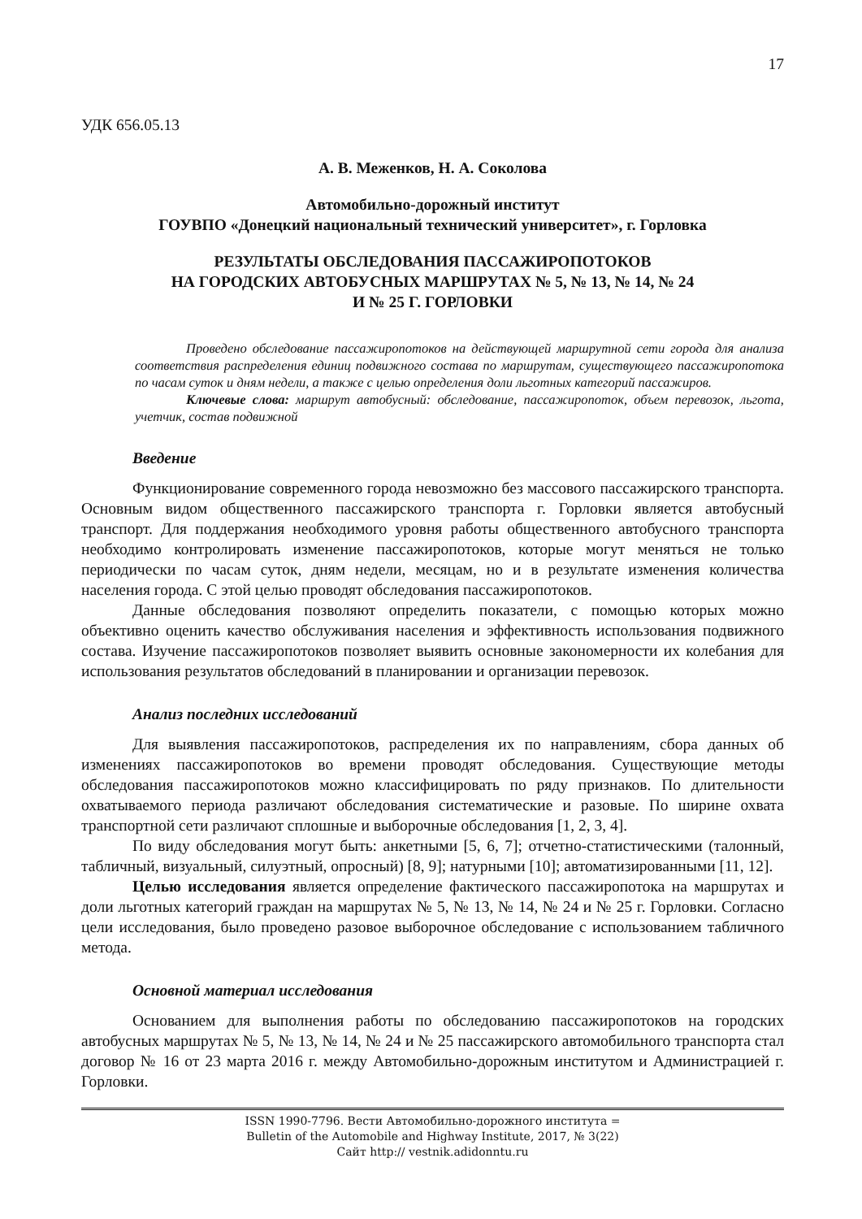17
УДК 656.05.13
А. В. Меженков, Н. А. Соколова
Автомобильно-дорожный институт
ГОУВПО «Донецкий национальный технический университет», г. Горловка
РЕЗУЛЬТАТЫ ОБСЛЕДОВАНИЯ ПАССАЖИРОПОТОКОВ
НА ГОРОДСКИХ АВТОБУСНЫХ МАРШРУТАХ № 5, № 13, № 14, № 24
И № 25 Г. ГОРЛОВКИ
Проведено обследование пассажиропотоков на действующей маршрутной сети города для анализа соответствия распределения единиц подвижного состава по маршрутам, существующего пассажиропотока по часам суток и дням недели, а также с целью определения доли льготных категорий пассажиров.
Ключевые слова: маршрут автобусный: обследование, пассажиропоток, объем перевозок, льгота, учетчик, состав подвижной
Введение
Функционирование современного города невозможно без массового пассажирского транспорта. Основным видом общественного пассажирского транспорта г. Горловки является автобусный транспорт. Для поддержания необходимого уровня работы общественного автобусного транспорта необходимо контролировать изменение пассажиропотоков, которые могут меняться не только периодически по часам суток, дням недели, месяцам, но и в результате изменения количества населения города. С этой целью проводят обследования пассажиропотоков.
Данные обследования позволяют определить показатели, с помощью которых можно объективно оценить качество обслуживания населения и эффективность использования подвижного состава. Изучение пассажиропотоков позволяет выявить основные закономерности их колебания для использования результатов обследований в планировании и организации перевозок.
Анализ последних исследований
Для выявления пассажиропотоков, распределения их по направлениям, сбора данных об изменениях пассажиропотоков во времени проводят обследования. Существующие методы обследования пассажиропотоков можно классифицировать по ряду признаков. По длительности охватываемого периода различают обследования систематические и разовые. По ширине охвата транспортной сети различают сплошные и выборочные обследования [1, 2, 3, 4].
По виду обследования могут быть: анкетными [5, 6, 7]; отчетно-статистическими (талонный, табличный, визуальный, силуэтный, опросный) [8, 9]; натурными [10]; автоматизированными [11, 12].
Целью исследования является определение фактического пассажиропотока на маршрутах и доли льготных категорий граждан на маршрутах № 5, № 13, № 14, № 24 и № 25 г. Горловки. Согласно цели исследования, было проведено разовое выборочное обследование с использованием табличного метода.
Основной материал исследования
Основанием для выполнения работы по обследованию пассажиропотоков на городских автобусных маршрутах № 5, № 13, № 14, № 24 и № 25 пассажирского автомобильного транспорта стал договор № 16 от 23 марта 2016 г. между Автомобильно-дорожным институтом и Администрацией г. Горловки.
ISSN 1990-7796. Вести Автомобильно-дорожного института =
Bulletin of the Automobile and Highway Institute, 2017, № 3(22)
Сайт http:// vestnik.adidonntu.ru